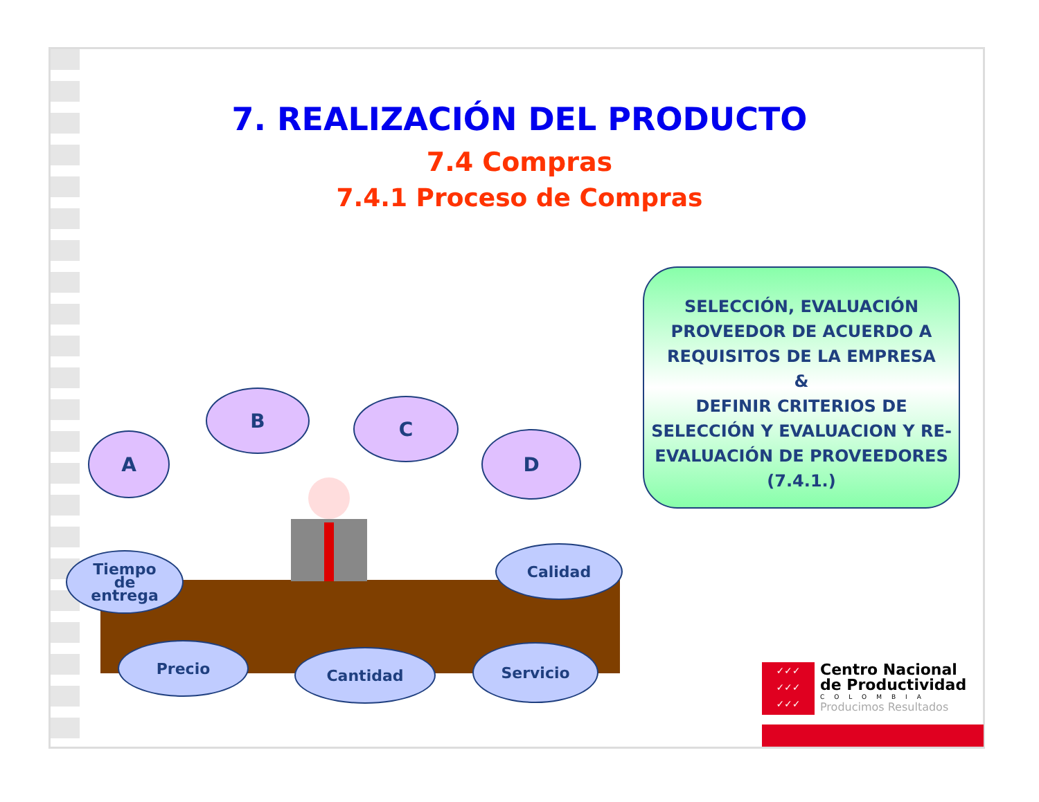7. REALIZACIÓN DEL PRODUCTO
7.4 Compras
7.4.1 Proceso de Compras
SELECCIÓN, EVALUACIÓN PROVEEDOR DE ACUERDO A REQUISITOS DE LA EMPRESA
&
DEFINIR CRITERIOS DE SELECCIÓN Y EVALUACION Y RE-EVALUACIÓN DE PROVEEDORES (7.4.1.)
A
B C
D
Tiempo
de
entrega
Calidad
Precio Cantidad Servicio
✓✓✓
✓✓✓
✓✓✓
Centro Nacional
de Productividad
COLOMBIA
Producimos Resultados